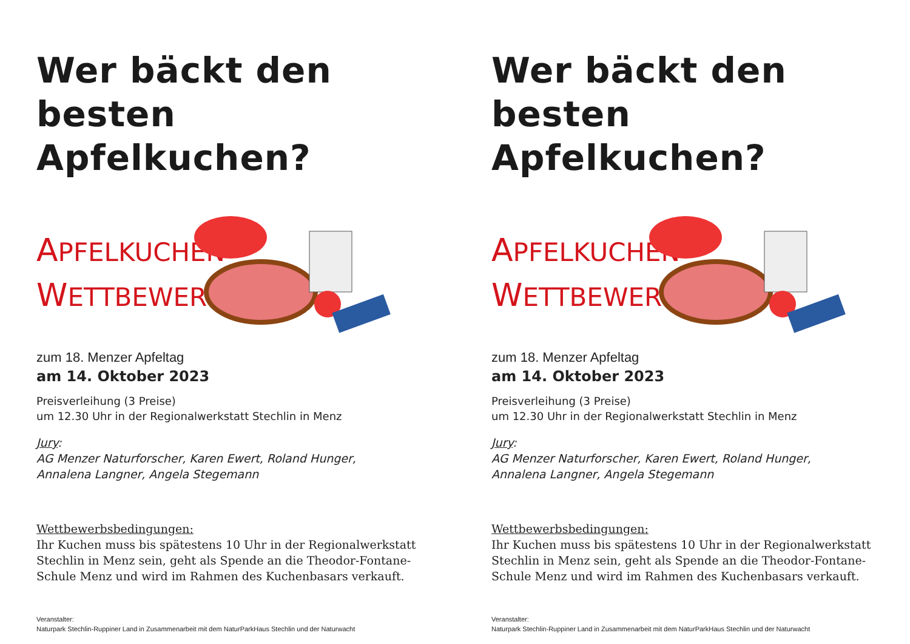Wer bäckt den
besten Apfelkuchen?
APFELKUCHEN-
WETTBEWERB
zum 18. Menzer Apfeltag
am 14. Oktober 2023
Preisverleihung (3 Preise)
um 12.30 Uhr in der Regionalwerkstatt Stechlin in Menz
Jury:
AG Menzer Naturforscher, Karen Ewert, Roland Hunger,
Annalena Langner, Angela Stegemann
Wettbewerbsbedingungen:
Ihr Kuchen muss bis spätestens 10 Uhr in der Regionalwerkstatt
Stechlin in Menz sein, geht als Spende an die Theodor-Fontane-
Schule Menz und wird im Rahmen des Kuchenbasars verkauft.
Veranstalter:
Naturpark Stechlin-Ruppiner Land in Zusammenarbeit mit dem NaturParkHaus Stechlin und der Naturwacht
Wer bäckt den
besten Apfelkuchen?
APFELKUCHEN-
WETTBEWERB
zum 18. Menzer Apfeltag
am 14. Oktober 2023
Preisverleihung (3 Preise)
um 12.30 Uhr in der Regionalwerkstatt Stechlin in Menz
Jury:
AG Menzer Naturforscher, Karen Ewert, Roland Hunger,
Annalena Langner, Angela Stegemann
Wettbewerbsbedingungen:
Ihr Kuchen muss bis spätestens 10 Uhr in der Regionalwerkstatt
Stechlin in Menz sein, geht als Spende an die Theodor-Fontane-
Schule Menz und wird im Rahmen des Kuchenbasars verkauft.
Veranstalter:
Naturpark Stechlin-Ruppiner Land in Zusammenarbeit mit dem NaturParkHaus Stechlin und der Naturwacht